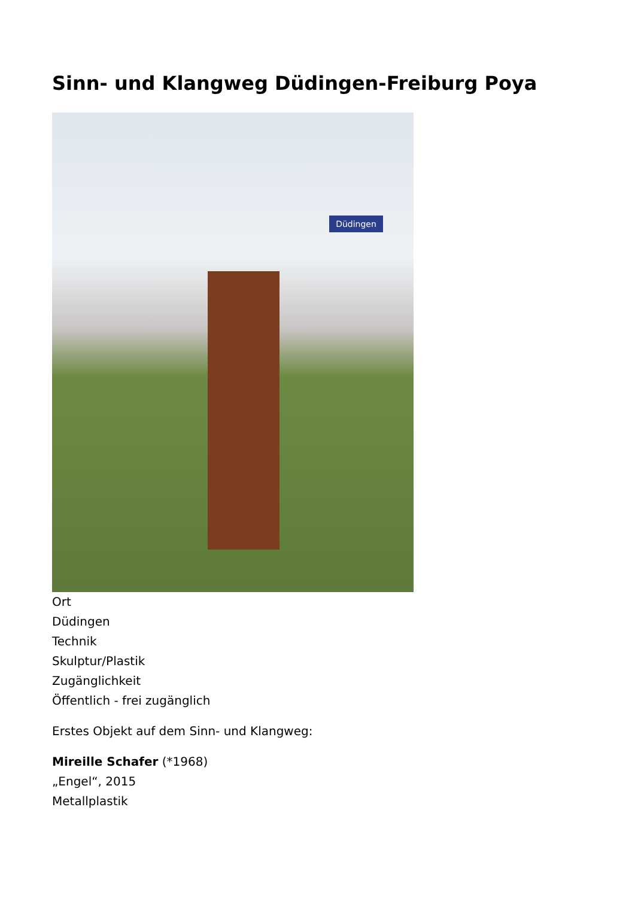Sinn- und Klangweg Düdingen-Freiburg Poya
Düdingen
Ort
Düdingen
Technik
Skulptur/Plastik
Zugänglichkeit
Öffentlich - frei zugänglich
Erstes Objekt auf dem Sinn- und Klangweg:
Mireille Schafer (*1968)
„Engel“, 2015
Metallplastik